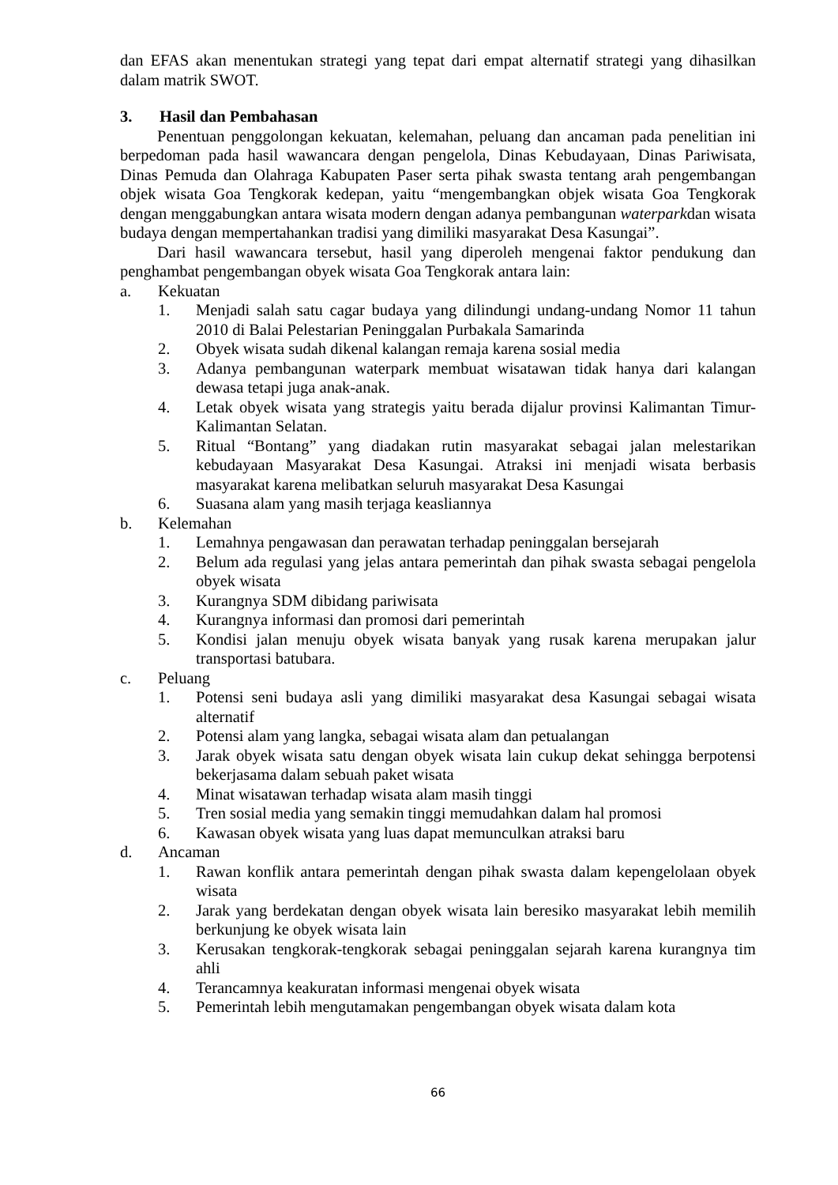dan EFAS akan menentukan strategi yang tepat dari empat alternatif strategi yang dihasilkan dalam matrik SWOT.
3. Hasil dan Pembahasan
Penentuan penggolongan kekuatan, kelemahan, peluang dan ancaman pada penelitian ini berpedoman pada hasil wawancara dengan pengelola, Dinas Kebudayaan, Dinas Pariwisata, Dinas Pemuda dan Olahraga Kabupaten Paser serta pihak swasta tentang arah pengembangan objek wisata Goa Tengkorak kedepan, yaitu “mengembangkan objek wisata Goa Tengkorak dengan menggabungkan antara wisata modern dengan adanya pembangunan waterparkdan wisata budaya dengan mempertahankan tradisi yang dimiliki masyarakat Desa Kasungai”.
Dari hasil wawancara tersebut, hasil yang diperoleh mengenai faktor pendukung dan penghambat pengembangan obyek wisata Goa Tengkorak antara lain:
a. Kekuatan
1. Menjadi salah satu cagar budaya yang dilindungi undang-undang Nomor 11 tahun 2010 di Balai Pelestarian Peninggalan Purbakala Samarinda
2. Obyek wisata sudah dikenal kalangan remaja karena sosial media
3. Adanya pembangunan waterpark membuat wisatawan tidak hanya dari kalangan dewasa tetapi juga anak-anak.
4. Letak obyek wisata yang strategis yaitu berada dijalur provinsi Kalimantan Timur-Kalimantan Selatan.
5. Ritual “Bontang” yang diadakan rutin masyarakat sebagai jalan melestarikan kebudayaan Masyarakat Desa Kasungai. Atraksi ini menjadi wisata berbasis masyarakat karena melibatkan seluruh masyarakat Desa Kasungai
6. Suasana alam yang masih terjaga keasliannya
b. Kelemahan
1. Lemahnya pengawasan dan perawatan terhadap peninggalan bersejarah
2. Belum ada regulasi yang jelas antara pemerintah dan pihak swasta sebagai pengelola obyek wisata
3. Kurangnya SDM dibidang pariwisata
4. Kurangnya informasi dan promosi dari pemerintah
5. Kondisi jalan menuju obyek wisata banyak yang rusak karena merupakan jalur transportasi batubara.
c. Peluang
1. Potensi seni budaya asli yang dimiliki masyarakat desa Kasungai sebagai wisata alternatif
2. Potensi alam yang langka, sebagai wisata alam dan petualangan
3. Jarak obyek wisata satu dengan obyek wisata lain cukup dekat sehingga berpotensi bekerjasama dalam sebuah paket wisata
4. Minat wisatawan terhadap wisata alam masih tinggi
5. Tren sosial media yang semakin tinggi memudahkan dalam hal promosi
6. Kawasan obyek wisata yang luas dapat memunculkan atraksi baru
d. Ancaman
1. Rawan konflik antara pemerintah dengan pihak swasta dalam kepengelolaan obyek wisata
2. Jarak yang berdekatan dengan obyek wisata lain beresiko masyarakat lebih memilih berkunjung ke obyek wisata lain
3. Kerusakan tengkorak-tengkorak sebagai peninggalan sejarah karena kurangnya tim ahli
4. Terancamnya keakuratan informasi mengenai obyek wisata
5. Pemerintah lebih mengutamakan pengembangan obyek wisata dalam kota
66